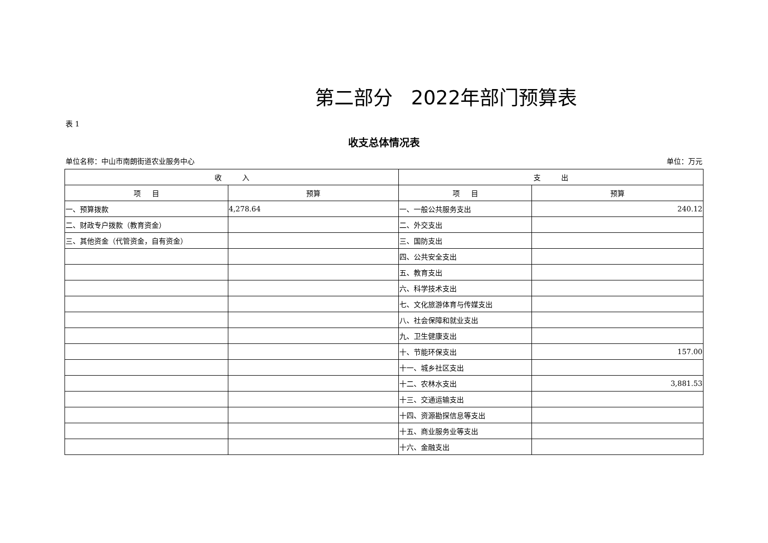第二部分 2022年部门预算表
表 1
收支总体情况表
单位名称：中山市南朗街道农业服务中心 单位：万元
| 收 入 | | 支 出 | |
| --- | --- | --- | --- |
| 项 目 | 预算 | 项 目 | 预算 |
| 一、预算拨款 | 4,278.64 | 一、一般公共服务支出 | 240.12 |
| 二、财政专户拨款（教育资金） | | 二、外交支出 | |
| 三、其他资金（代管资金，自有资金） | | 三、国防支出 | |
| | | 四、公共安全支出 | |
| | | 五、教育支出 | |
| | | 六、科学技术支出 | |
| | | 七、文化旅游体育与传媒支出 | |
| | | 八、社会保障和就业支出 | |
| | | 九、卫生健康支出 | |
| | | 十、节能环保支出 | 157.00 |
| | | 十一、城乡社区支出 | |
| | | 十二、农林水支出 | 3,881.53 |
| | | 十三、交通运输支出 | |
| | | 十四、资源勘探信息等支出 | |
| | | 十五、商业服务业等支出 | |
| | | 十六、金融支出 | |